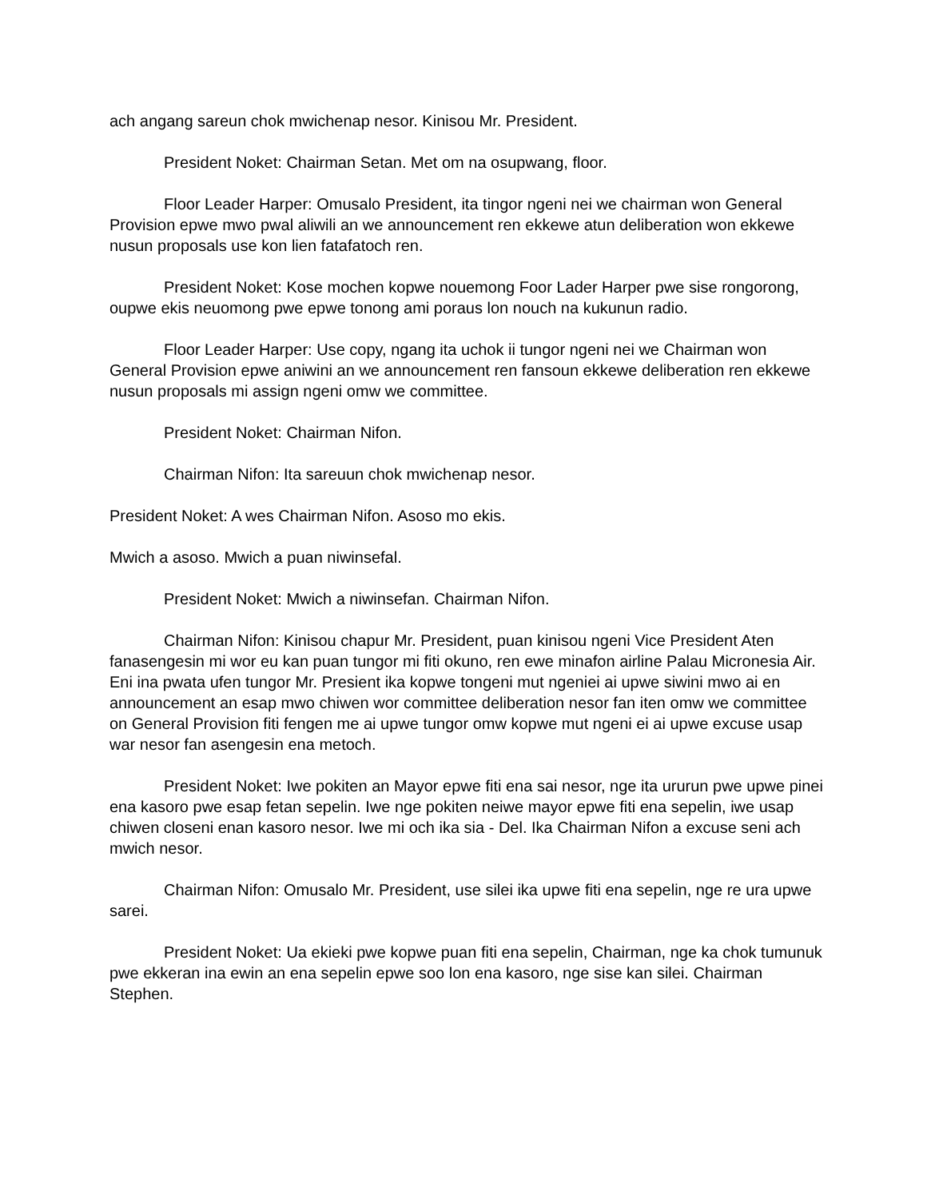ach angang sareun chok mwichenap nesor. Kinisou Mr. President.
President Noket: Chairman Setan. Met om na osupwang, floor.
Floor Leader Harper: Omusalo President, ita tingor ngeni nei we chairman won General Provision epwe mwo pwal aliwili an we announcement ren ekkewe atun deliberation won ekkewe nusun proposals use kon lien fatafatoch ren.
President Noket: Kose mochen kopwe nouemong Foor Lader Harper pwe sise rongorong, oupwe ekis neuomong pwe epwe tonong ami poraus lon nouch na kukunun radio.
Floor Leader Harper: Use copy, ngang ita uchok ii tungor ngeni nei we Chairman won General Provision epwe aniwini an we announcement ren fansoun ekkewe deliberation ren ekkewe nusun proposals mi assign ngeni omw we committee.
President Noket: Chairman Nifon.
Chairman Nifon: Ita sareuun chok mwichenap nesor.
President Noket: A wes Chairman Nifon. Asoso mo ekis.
Mwich a asoso. Mwich a puan niwinsefal.
President Noket: Mwich a niwinsefan. Chairman Nifon.
Chairman Nifon: Kinisou chapur Mr. President, puan kinisou ngeni Vice President Aten fanasengesin mi wor eu kan puan tungor mi fiti okuno, ren ewe minafon airline Palau Micronesia Air. Eni ina pwata ufen tungor Mr. Presient ika kopwe tongeni mut ngeniei ai upwe siwini mwo ai en announcement an esap mwo chiwen wor committee deliberation nesor fan iten omw we committee on General Provision fiti fengen me ai upwe tungor omw kopwe mut ngeni ei ai upwe excuse usap war nesor fan asengesin ena metoch.
President Noket: Iwe pokiten an Mayor epwe fiti ena sai nesor, nge ita ururun pwe upwe pinei ena kasoro pwe esap fetan sepelin. Iwe nge pokiten neiwe mayor epwe fiti ena sepelin, iwe usap chiwen closeni enan kasoro nesor. Iwe mi och ika sia - Del. Ika Chairman Nifon a excuse seni ach mwich nesor.
Chairman Nifon: Omusalo Mr. President, use silei ika upwe fiti ena sepelin, nge re ura upwe sarei.
President Noket: Ua ekieki pwe kopwe puan fiti ena sepelin, Chairman, nge ka chok tumunuk pwe ekkeran ina ewin an ena sepelin epwe soo lon ena kasoro, nge sise kan silei. Chairman Stephen.